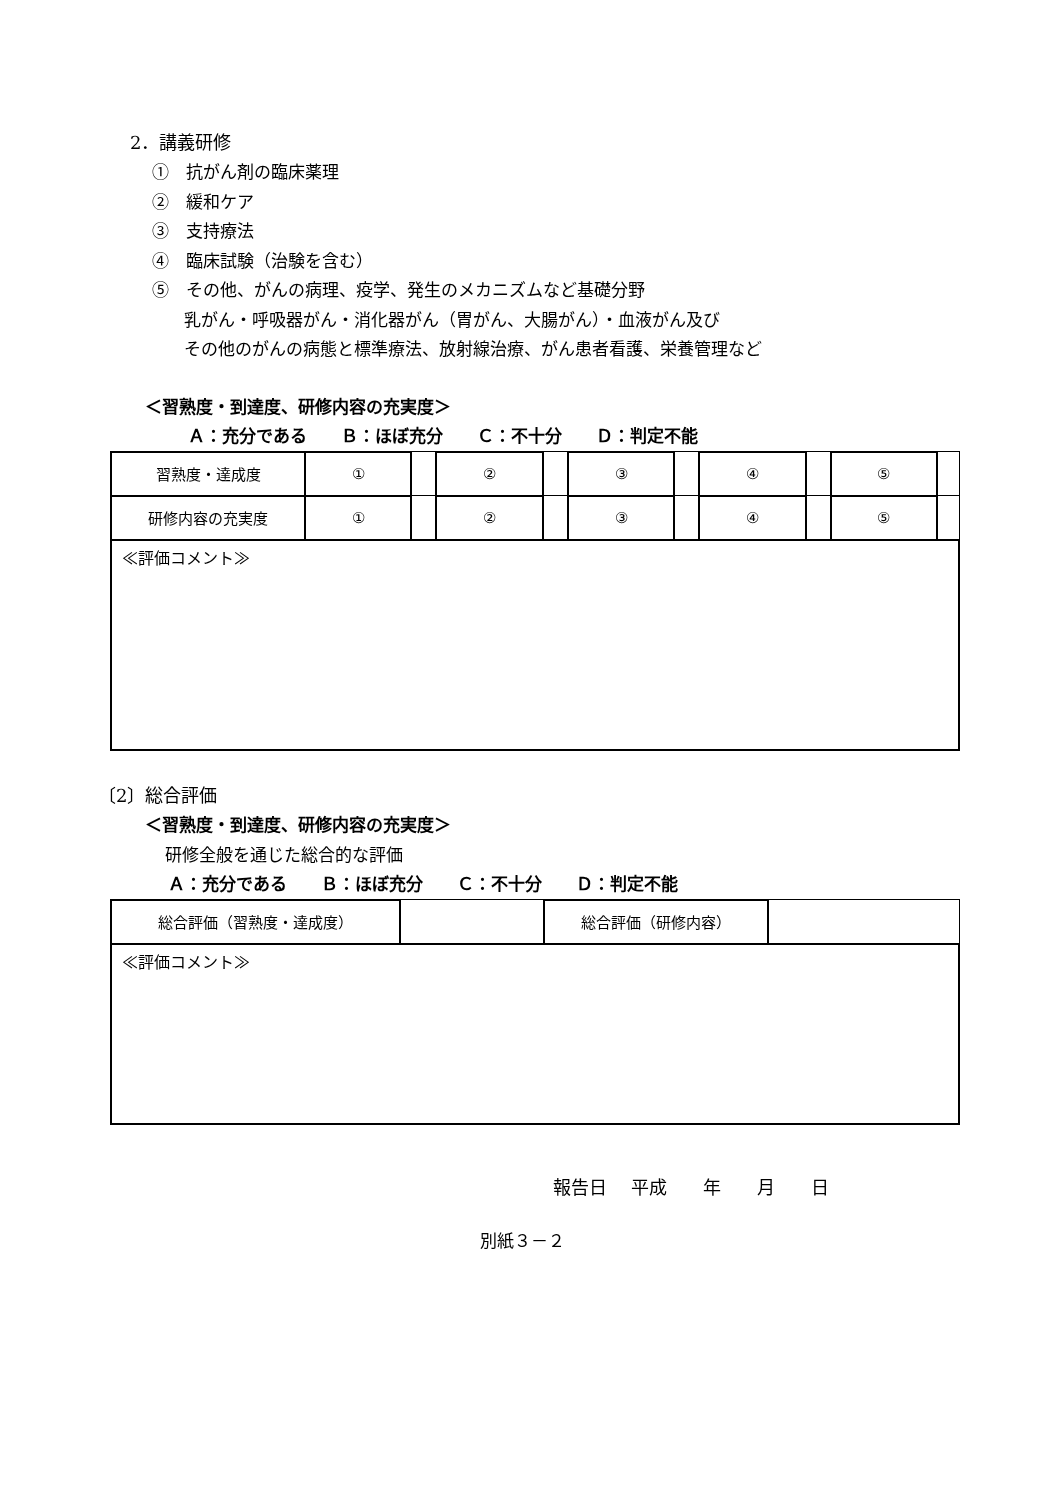2．講義研修
①　抗がん剤の臨床薬理
②　緩和ケア
③　支持療法
④　臨床試験（治験を含む）
⑤　その他、がんの病理、疫学、発生のメカニズムなど基礎分野
乳がん・呼吸器がん・消化器がん（胃がん、大腸がん）・血液がん及び
その他のがんの病態と標準療法、放射線治療、がん患者看護、栄養管理など
＜習熟度・到達度、研修内容の充実度＞
Ａ：充分である　　Ｂ：ほぼ充分　　Ｃ：不十分　　Ｄ：判定不能
| 習熟度・達成度 | ① | | ② | | ③ | | ④ | | ⑤ | |
| 研修内容の充実度 | ① | | ② | | ③ | | ④ | | ⑤ | |
| ≪評価コメント≫ | | | | | | | | | | |
〔2〕総合評価
＜習熟度・到達度、研修内容の充実度＞
研修全般を通じた総合的な評価
Ａ：充分である　　Ｂ：ほぼ充分　　Ｃ：不十分　　Ｄ：判定不能
| 総合評価（習熟度・達成度） | | 総合評価（研修内容） | |
| ≪評価コメント≫ | | | |
報告日　 平成　　年　　月　　日
別紙３－２